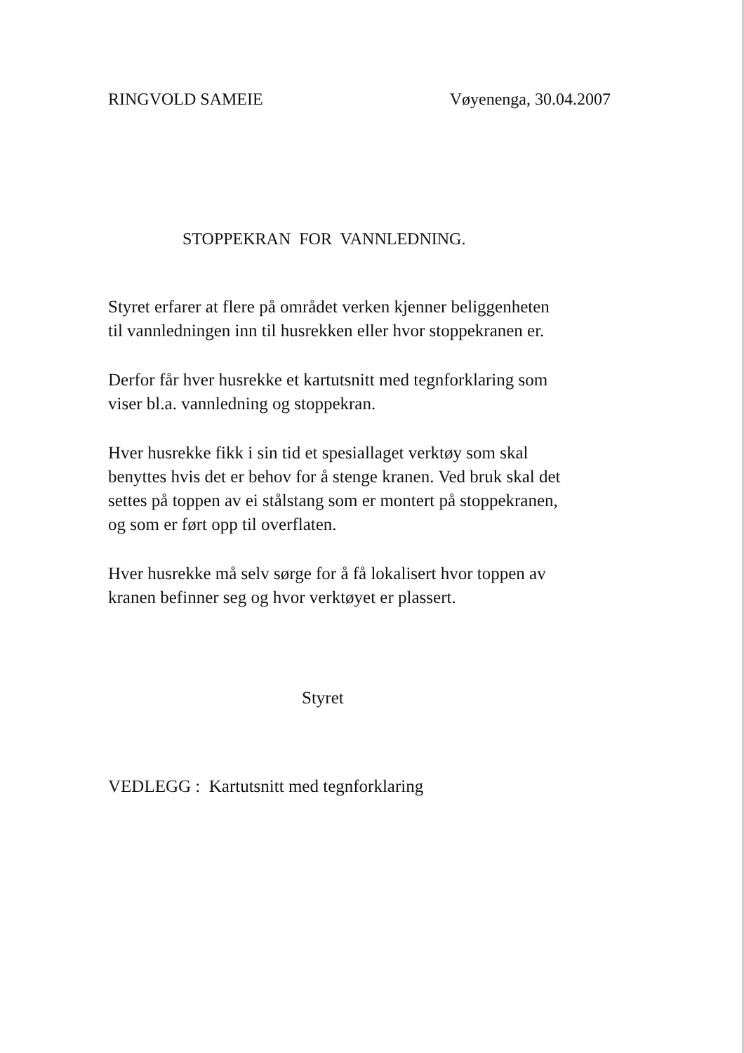RINGVOLD SAMEIE Vøyenenga, 30.04.2007
STOPPEKRAN FOR VANNLEDNING.
Styret erfarer at flere på området verken kjenner beliggenheten
til vannledningen inn til husrekken eller hvor stoppekranen er.
Derfor får hver husrekke et kartutsnitt med tegnforklaring som
viser bl.a. vannledning og stoppekran.
Hver husrekke fikk i sin tid et spesiallaget verktøy som skal
benyttes hvis det er behov for å stenge kranen. Ved bruk skal det
settes på toppen av ei stålstang som er montert på stoppekranen,
og som er ført opp til overflaten.
Hver husrekke må selv sørge for å få lokalisert hvor toppen av
kranen befinner seg og hvor verktøyet er plassert.
Styret
VEDLEGG : Kartutsnitt med tegnforklaring